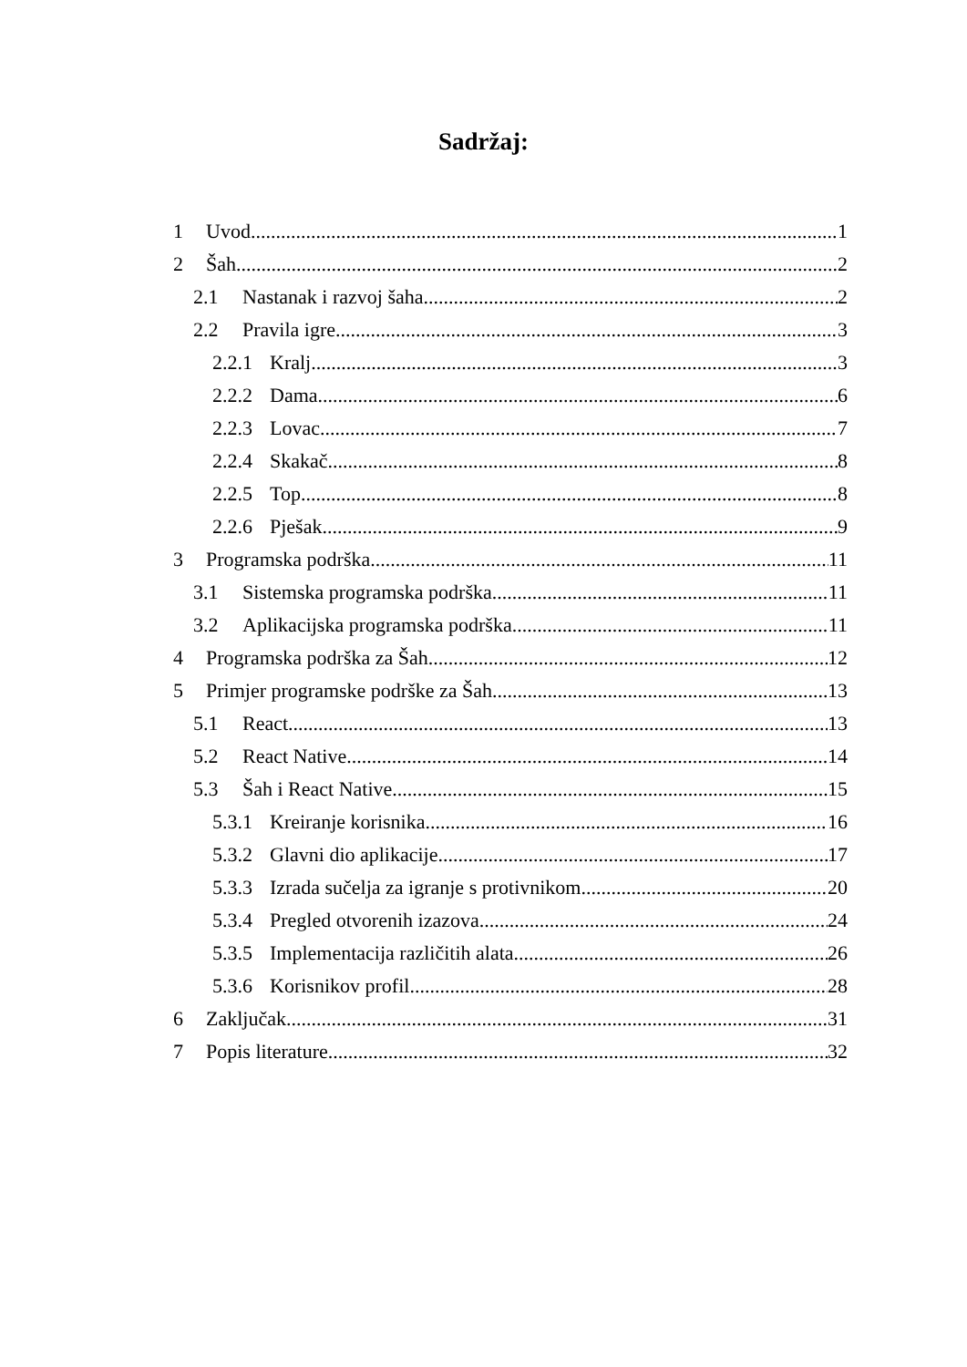Sadržaj:
1 Uvod 1
2 Šah 2
2.1 Nastanak i razvoj šaha 2
2.2 Pravila igre 3
2.2.1 Kralj 3
2.2.2 Dama 6
2.2.3 Lovac 7
2.2.4 Skakač 8
2.2.5 Top 8
2.2.6 Pješak 9
3 Programska podrška 11
3.1 Sistemska programska podrška 11
3.2 Aplikacijska programska podrška 11
4 Programska podrška za Šah 12
5 Primjer programske podrške za Šah 13
5.1 React 13
5.2 React Native 14
5.3 Šah i React Native 15
5.3.1 Kreiranje korisnika 16
5.3.2 Glavni dio aplikacije 17
5.3.3 Izrada sučelja za igranje s protivnikom 20
5.3.4 Pregled otvorenih izazova 24
5.3.5 Implementacija različitih alata 26
5.3.6 Korisnikov profil 28
6 Zaključak 31
7 Popis literature 32